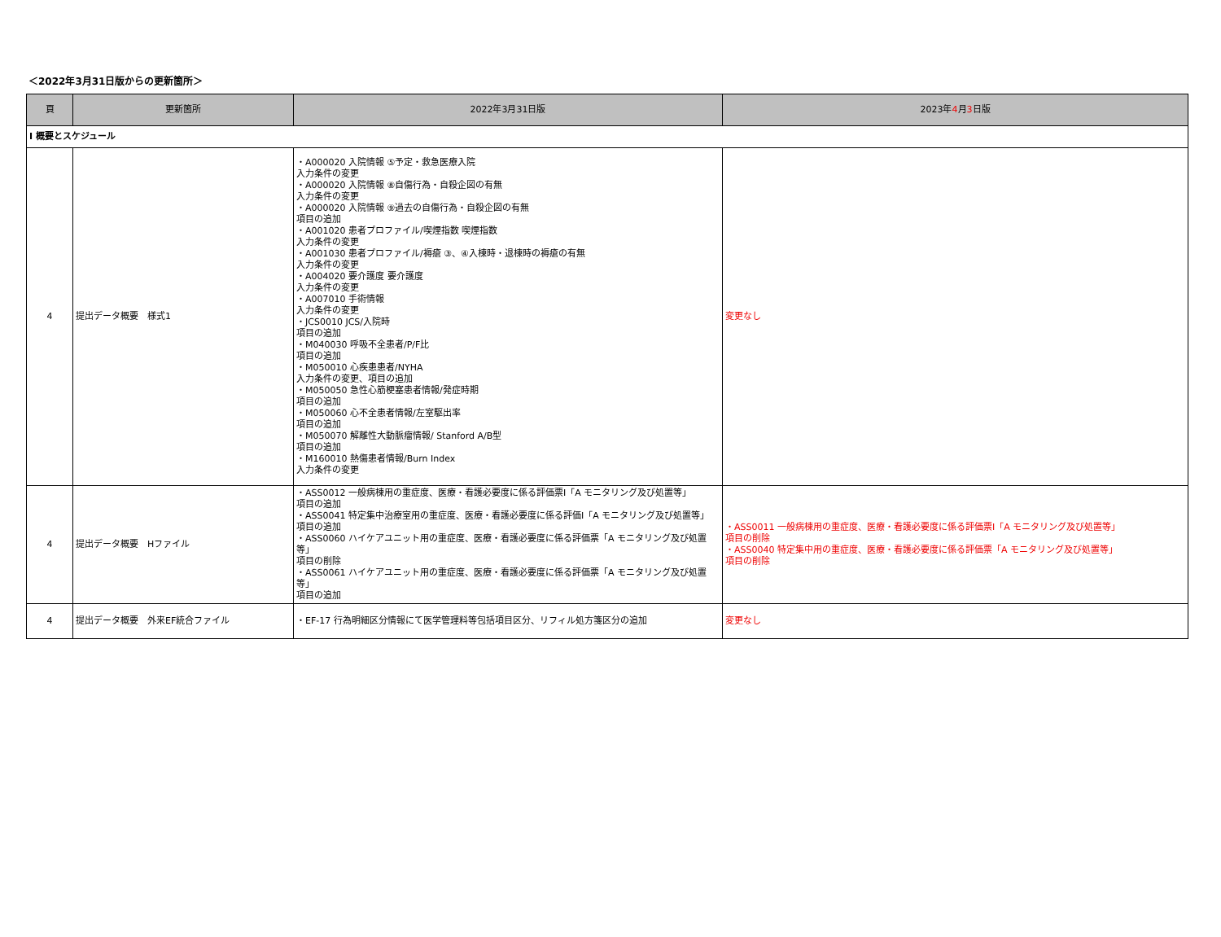＜2022年3月31日版からの更新箇所＞
| 頁 | 更新箇所 | 2022年3月31日版 | 2023年 4 月 3 日版 |
| --- | --- | --- | --- |
| Ⅰ 概要とスケジュール | | | |
| 4 | 提出データ概要 様式1 | ・A000020 入院情報 ⑤予定・救急医療入院 入力条件の変更 ・A000020 入院情報 ⑧自傷行為・自殺企図の有無 入力条件の変更 ・A000020 入院情報 ⑨過去の自傷行為・自殺企図の有無 項目の追加 ・A001020 患者プロファイル/喫煙指数 喫煙指数 入力条件の変更 ・A001030 患者プロファイル/褥瘡 ③、④入棟時・退棟時の褥瘡の有無 入力条件の変更 ・A004020 要介護度 要介護度 入力条件の変更 ・A007010 手術情報 入力条件の変更 ・JCS0010 JCS/入院時 項目の追加 ・M040030 呼吸不全患者/P/F比 項目の追加 ・M050010 心疾患患者/NYHA 入力条件の変更、項目の追加 ・M050050 急性心筋梗塞患者情報/発症時期 項目の追加 ・M050060 心不全患者情報/左室駆出率 項目の追加 ・M050070 解離性大動脈瘤情報/ Stanford A/B型 項目の追加 ・M160010 熱傷患者情報/Burn Index 入力条件の変更 | 変更なし |
| 4 | 提出データ概要 Hファイル | ・ASS0012 一般病棟用の重症度、医療・看護必要度に係る評価票Ⅰ「A モニタリング及び処置等」 項目の追加 ・ASS0041 特定集中治療室用の重症度、医療・看護必要度に係る評価Ⅰ「A モニタリング及び処置等」 項目の追加 ・ASS0060 ハイケアユニット用の重症度、医療・看護必要度に係る評価票「A モニタリング及び処置等」 項目の削除 ・ASS0061 ハイケアユニット用の重症度、医療・看護必要度に係る評価票「A モニタリング及び処置等」 項目の追加 | ・ASS0011 一般病棟用の重症度、医療・看護必要度に係る評価票Ⅰ「A モニタリング及び処置等」 項目の削除 ・ASS0040 特定集中用の重症度、医療・看護必要度に係る評価票「A モニタリング及び処置等」 項目の削除 |
| 4 | 提出データ概要 外来EF統合ファイル | ・EF-17 行為明細区分情報にて医学管理料等包括項目区分、リフィル処方箋区分の追加 | 変更なし |